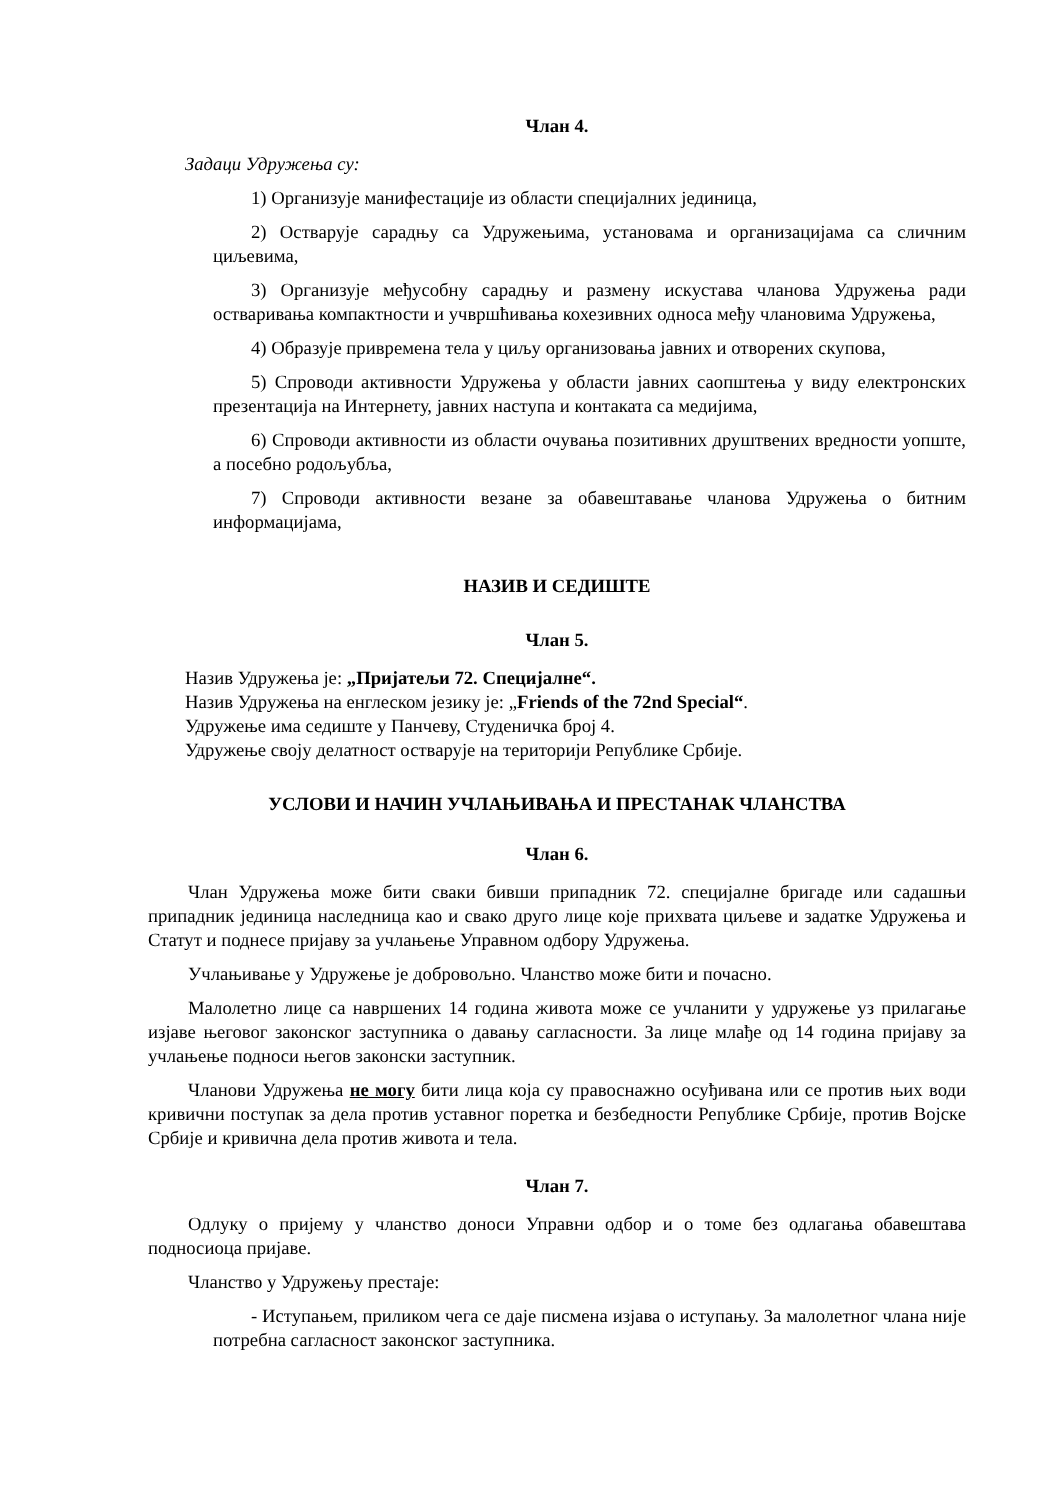Члан 4.
Задаци Удружења су:
1) Организује манифестације из области специјалних јединица,
2) Остварује сарадњу са Удружењима, установама и организацијама са сличним циљевима,
3) Организује међусобну сарадњу и размену искустава чланова Удружења ради остваривања компактности и учвршћивања кохезивних односа међу члановима Удружења,
4) Образује привремена тела у циљу организовања јавних и отворених скупова,
5) Спроводи активности Удружења у области јавних саопштења у виду електронских презентација на Интернету, јавних наступа и контаката са медијима,
6) Спроводи активности из области очувања позитивних друштвених вредности уопште, а посебно родољубља,
7) Спроводи активности везане за обавештавање чланова Удружења о битним информацијама,
НАЗИВ И СЕДИШТЕ
Члан 5.
Назив Удружења је: „Пријатељи 72. Специјалне“.
Назив Удружења на енглеском језику је: „Friends of the 72nd Special“.
Удружење има седиште у Панчеву, Студеничка број 4.
Удружење своју делатност остварује на територији Републике Србије.
УСЛОВИ И НАЧИН УЧЛАЊИВАЊА И ПРЕСТАНАК ЧЛАНСТВА
Члан 6.
Члан Удружења може бити сваки бивши припадник 72. специјалне бригаде или садашњи припадник јединица наследница као и свако друго лице које прихвата циљеве и задатке Удружења и Статут и поднесе пријаву за учлањење Управном одбору Удружења.
Учлањивање у Удружење је добровољно. Чланство може бити и почасно.
Малолетно лице са навршених 14 година живота може се учланити у удружење уз прилагање изјаве његовог законског заступника о давању сагласности. За лице млађе од 14 година пријаву за учлањење подноси његов законски заступник.
Чланови Удружења не могу бити лица која су правоснажно осуђивана или се против њих води кривични поступак за дела против уставног поретка и безбедности Републике Србије, против Војске Србије и кривична дела против живота и тела.
Члан 7.
Одлуку о пријему у чланство доноси Управни одбор и о томе без одлагања обавештава подносиоца пријаве.
Чланство у Удружењу престаје:
- Иступањем, приликом чега се даје писмена изјава о иступању. За малолетног члана није потребна сагласност законског заступника.